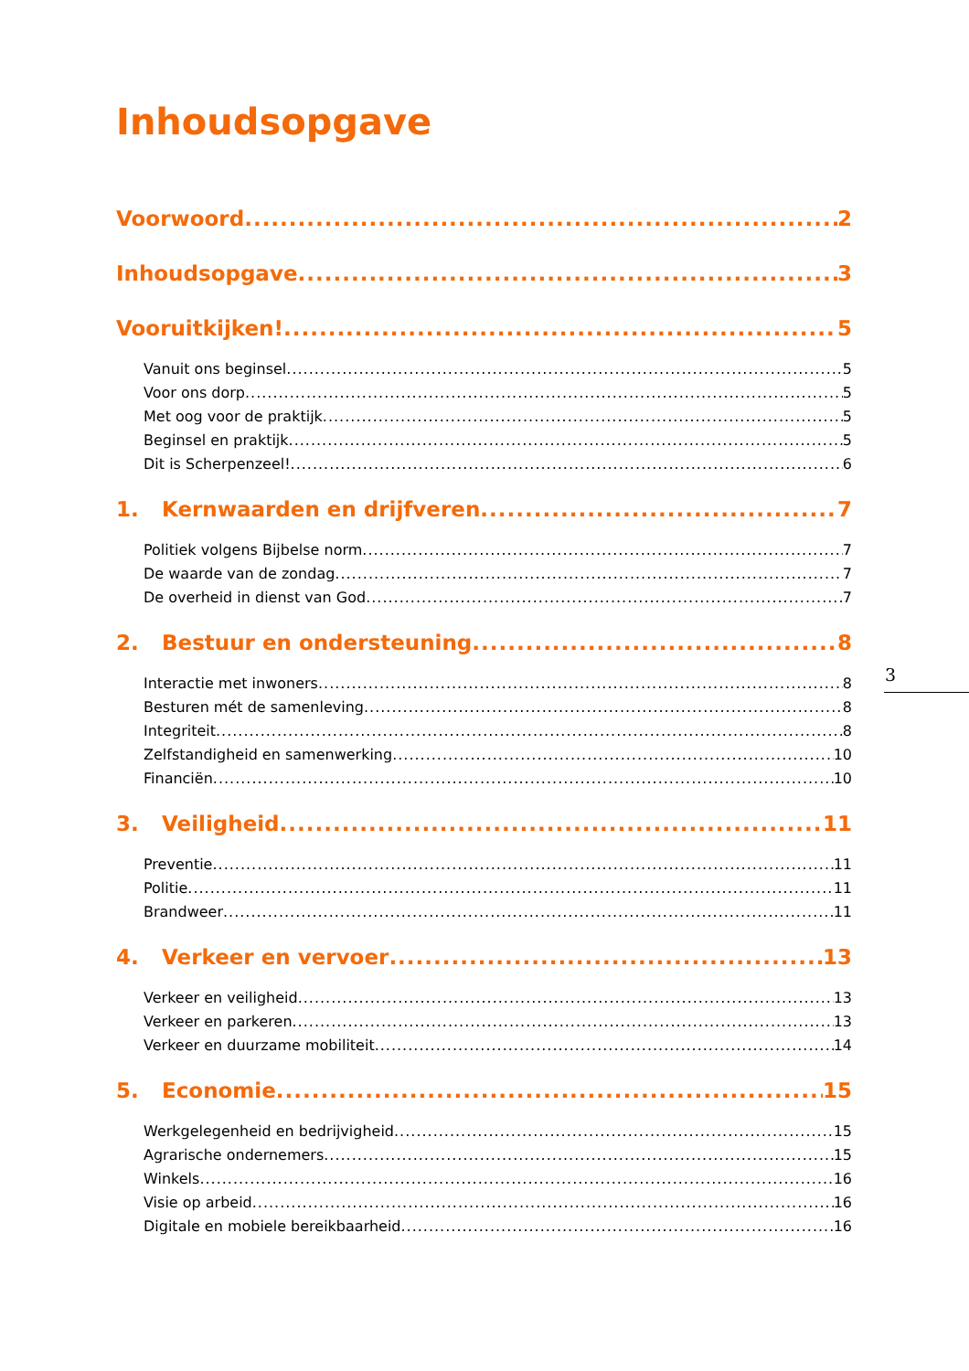Inhoudsopgave
Voorwoord 2
Inhoudsopgave 3
Vooruitkijken! 5
Vanuit ons beginsel 5
Voor ons dorp 5
Met oog voor de praktijk 5
Beginsel en praktijk 5
Dit is Scherpenzeel! 6
1. Kernwaarden en drijfveren 7
Politiek volgens Bijbelse norm 7
De waarde van de zondag 7
De overheid in dienst van God 7
2. Bestuur en ondersteuning 8
Interactie met inwoners 8
Besturen mét de samenleving 8
Integriteit 8
Zelfstandigheid en samenwerking 10
Financiën 10
3. Veiligheid 11
Preventie 11
Politie 11
Brandweer 11
4. Verkeer en vervoer 13
Verkeer en veiligheid 13
Verkeer en parkeren 13
Verkeer en duurzame mobiliteit 14
5. Economie 15
Werkgelegenheid en bedrijvigheid 15
Agrarische ondernemers 15
Winkels 16
Visie op arbeid 16
Digitale en mobiele bereikbaarheid 16
3